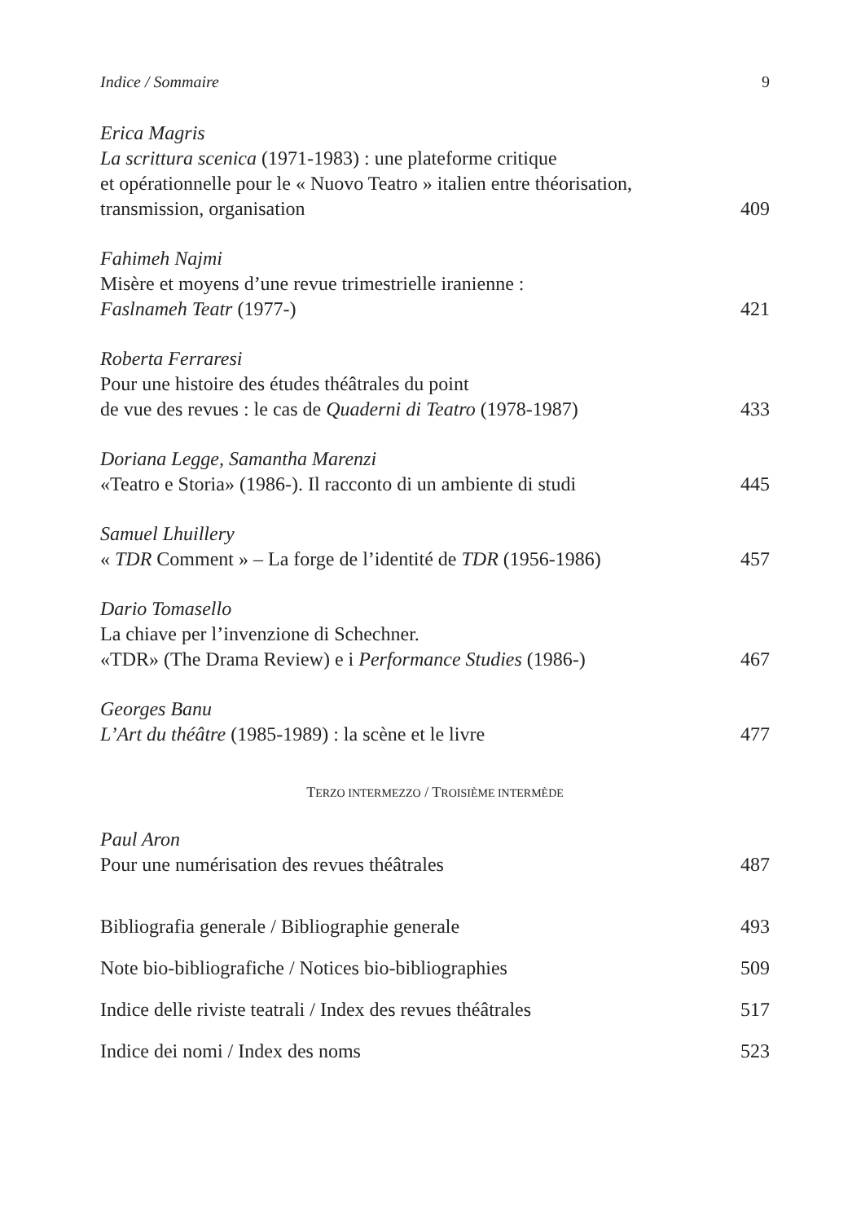Indice / Sommaire 9
Erica Magris
La scrittura scenica (1971-1983) : une plateforme critique
et opérationnelle pour le « Nuovo Teatro » italien entre théorisation,
transmission, organisation 409
Fahimeh Najmi
Misère et moyens d’une revue trimestrielle iranienne :
Faslnameh Teatr (1977-) 421
Roberta Ferraresi
Pour une histoire des études théâtrales du point
de vue des revues : le cas de Quaderni di Teatro (1978-1987) 433
Doriana Legge, Samantha Marenzi
«Teatro e Storia» (1986-). Il racconto di un ambiente di studi 445
Samuel Lhuillery
« TDR Comment » – La forge de l’identité de TDR (1956-1986) 457
Dario Tomasello
La chiave per l’invenzione di Schechner.
«TDR» (The Drama Review) e i Performance Studies (1986-) 467
Georges Banu
L’Art du théâtre (1985-1989) : la scène et le livre 477
TERZO INTERMEZZO / TROISIÈME INTERMÈDE
Paul Aron
Pour une numérisation des revues théâtrales 487
Bibliografia generale / Bibliographie generale 493
Note bio-bibliografiche / Notices bio-bibliographies 509
Indice delle riviste teatrali / Index des revues théâtrales 517
Indice dei nomi / Index des noms 523